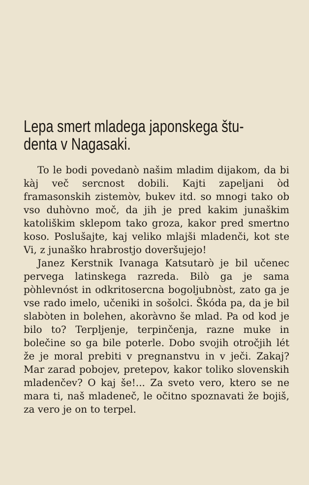Lepa smert mladega japonskega štu-
denta v Nagasaki.
To le bodi povedanò našim mladim dijakom, da bi kàj več sercnost dobili. Kajti zapeljani òd framasonskih zistemòv, bukev itd. so mnogi tako ob vso duhòvno moč, da jih je pred kakim junaškim katoliškim sklepom tako groza, kakor pred smertno koso. Poslušajte, kaj veliko mlajši mladenči, kot ste Vi, z junaško hrabrostjo doveršujejo!
Janez Kerstnik Ivanaga Katsutarò je bil učenec pervega latinskega razreda. Bilò ga je sama pòhlevnóst in odkritosercna bogoljubnòst, zato ga je vse rado imelo, učeniki in sošolci. Škóda pa, da je bil slabòten in bolehen, akoràvno še mlad. Pa od kod je bilo to? Terpljenje, terpinčenja, razne muke in bolečine so ga bile poterle. Dobo svojih otročjih lét že je moral prebiti v pregnanstvu in v ječi. Zakaj? Mar zarad pobojev, pretepov, kakor toliko slovenskih mladenčev? O kaj še!... Za sveto vero, ktero se ne mara ti, naš mladeneč, le očitno spoznavati že bojiš, za vero je on to terpel.